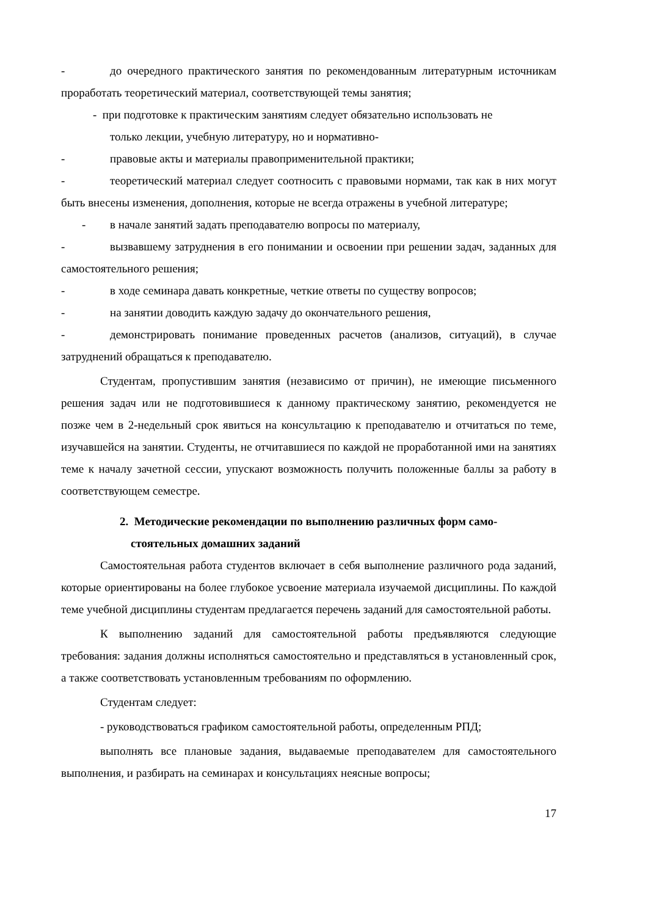- до очередного практического занятия по рекомендованным литературным источникам проработать теоретический материал, соответствующей темы занятия;
- при подготовке к практическим занятиям следует обязательно использовать не
только лекции, учебную литературу, но и нормативно-
- правовые акты и материалы правоприменительной практики;
- теоретический материал следует соотносить с правовыми нормами, так как в них могут быть внесены изменения, дополнения, которые не всегда отражены в учебной литературе;
- в начале занятий задать преподавателю вопросы по материалу,
- вызвавшему затруднения в его понимании и освоении при решении задач, заданных для самостоятельного решения;
- в ходе семинара давать конкретные, четкие ответы по существу вопросов;
- на занятии доводить каждую задачу до окончательного решения,
- демонстрировать понимание проведенных расчетов (анализов, ситуаций), в случае затруднений обращаться к преподавателю.
Студентам, пропустившим занятия (независимо от причин), не имеющие письменного решения задач или не подготовившиеся к данному практическому занятию, рекомендуется не позже чем в 2-недельный срок явиться на консультацию к преподавателю и отчитаться по теме, изучавшейся на занятии. Студенты, не отчитавшиеся по каждой не проработанной ими на занятиях теме к началу зачетной сессии, упускают возможность получить положенные баллы за работу в соответствующем семестре.
2. Методические рекомендации по выполнению различных форм само-
стоятельных домашних заданий
Самостоятельная работа студентов включает в себя выполнение различного рода заданий, которые ориентированы на более глубокое усвоение материала изучаемой дисциплины. По каждой теме учебной дисциплины студентам предлагается перечень заданий для самостоятельной работы.
К выполнению заданий для самостоятельной работы предъявляются следующие требования: задания должны исполняться самостоятельно и представляться в установленный срок, а также соответствовать установленным требованиям по оформлению.
Студентам следует:
- руководствоваться графиком самостоятельной работы, определенным РПД;
выполнять все плановые задания, выдаваемые преподавателем для самостоятельного выполнения, и разбирать на семинарах и консультациях неясные вопросы;
17